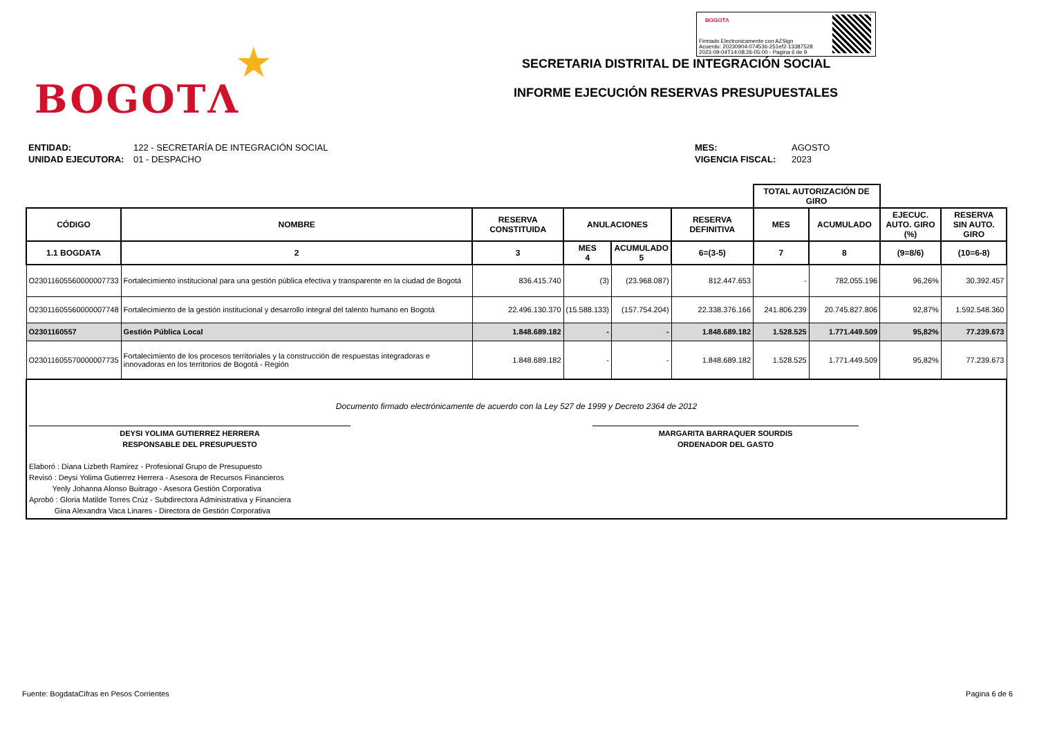★
BOGOTΛ
BOGOTΛ
Firmado Electronicamente con AZSign
Acuerdo: 20230904-074536-251ef2-13387528
2023-09-04T14:08:26-05:00 - Pagina 6 de 9
SECRETARIA DISTRITAL DE INTEGRACIÓN SOCIAL
INFORME EJECUCIÓN RESERVAS PRESUPUESTALES
ENTIDAD:
UNIDAD EJECUTORA:
122 - SECRETARÍA DE INTEGRACIÓN SOCIAL
01 - DESPACHO
MES:
VIGENCIA FISCAL:
AGOSTO
2023
| | | | | | | TOTAL AUTORIZACIÓN DE GIRO | | | |
| --- | --- | --- | --- | --- | --- | --- | --- | --- | --- |
| CÓDIGO | NOMBRE | RESERVA CONSTITUIDA | ANULACIONES | | RESERVA DEFINITIVA | MES | ACUMULADO | EJECUC. AUTO. GIRO (%) | RESERVA SIN AUTO. GIRO |
| 1.1 BOGDATA | 2 | 3 | MES 4 | ACUMULADO 5 | 6=(3-5) | 7 | 8 | (9=8/6) | (10=6-8) |
| O23011605560000007733 | Fortalecimiento institucional para una gestión pública efectiva y transparente en la ciudad de Bogotá | 836.415.740 | (3) | (23.968.087) | 812.447.653 | - | 782.055.196 | 96,26% | 30.392.457 |
| O23011605560000007748 | Fortalecimiento de la gestión institucional y desarrollo integral del talento humano en Bogotá | 22.496.130.370 | (15.588.133) | (157.754.204) | 22.338.376.166 | 241.806.239 | 20.745.827.806 | 92,87% | 1.592.548.360 |
| O2301160557 | Gestión Pública Local | 1.848.689.182 | - | - | 1.848.689.182 | 1.528.525 | 1.771.449.509 | 95,82% | 77.239.673 |
| O23011605570000007735 | Fortalecimiento de los procesos territoriales y la construcción de respuestas integradoras e innovadoras en los territorios de Bogotá - Región | 1.848.689.182 | - | - | 1.848.689.182 | 1.528.525 | 1.771.449.509 | 95,82% | 77.239.673 |
| Documento firmado electrónicamente de acuerdo con la Ley 527 de 1999 y Decreto 2364 de 2012 DEYSI YOLIMA GUTIERREZ HERRERA RESPONSABLE DEL PRESUPUESTO MARGARITA BARRAQUER SOURDIS ORDENADOR DEL GASTO Elaboró : Diana Lizbeth Ramirez - Profesional Grupo de Presupuesto Revisó : Deysi Yolima Gutierrez Herrera - Asesora de Recursos Financieros Yenly Johanna Alonso Buitrago - Asesora Gestión Corporativa Aprobó : Gloria Matilde Torres Crúz - Subdirectora Administrativa y Financiera Gina Alexandra Vaca Linares - Directora de Gestión Corporativa | | | | | | | | | |
Fuente: BogdataCifras en Pesos Corrientes
Pagina 6 de 6